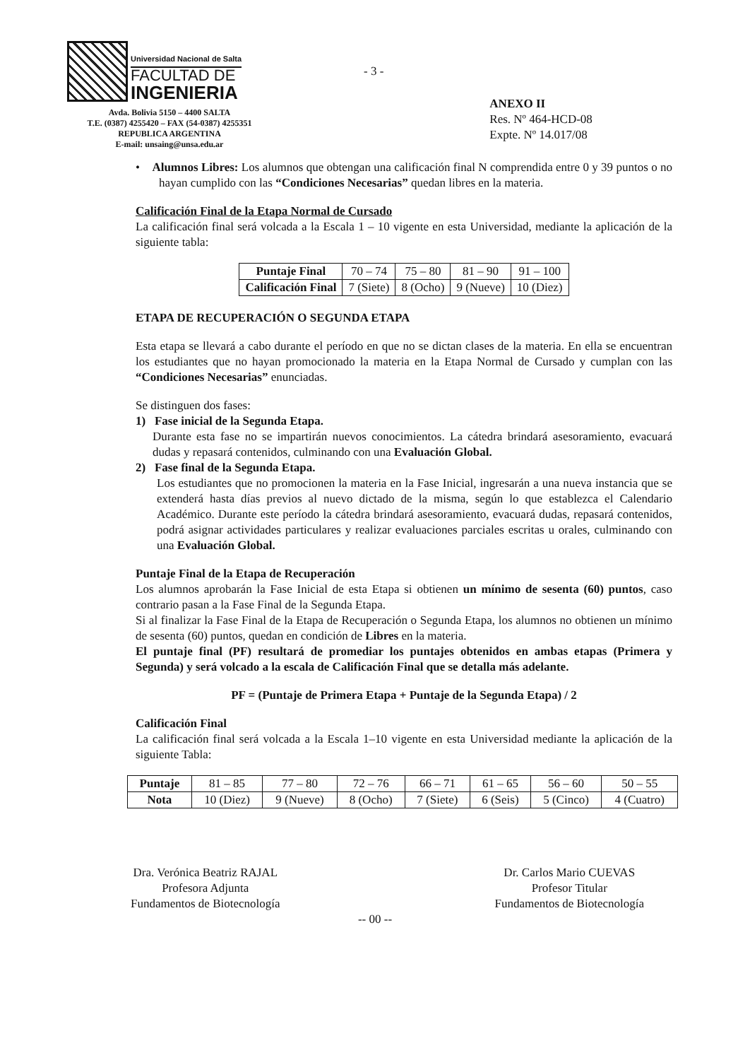Universidad Nacional de Salta
FACULTAD DE
INGENIERIA
Avda. Bolivia 5150 – 4400 SALTA
T.E. (0387) 4255420 – FAX (54-0387) 4255351
REPUBLICA ARGENTINA
E-mail: unsaing@unsa.edu.ar
- 3 -
ANEXO II
Res. Nº 464-HCD-08
Expte. Nº 14.017/08
• Alumnos Libres: Los alumnos que obtengan una calificación final N comprendida entre 0 y 39 puntos o no hayan cumplido con las “Condiciones Necesarias” quedan libres en la materia.
Calificación Final de la Etapa Normal de Cursado
La calificación final será volcada a la Escala 1 – 10 vigente en esta Universidad, mediante la aplicación de la siguiente tabla:
| Puntaje Final | 70 – 74 | 75 – 80 | 81 – 90 | 91 – 100 |
| Calificación Final | 7 (Siete) | 8 (Ocho) | 9 (Nueve) | 10 (Diez) |
ETAPA DE RECUPERACIÓN O SEGUNDA ETAPA
Esta etapa se llevará a cabo durante el período en que no se dictan clases de la materia. En ella se encuentran los estudiantes que no hayan promocionado la materia en la Etapa Normal de Cursado y cumplan con las “Condiciones Necesarias” enunciadas.
Se distinguen dos fases:
1) Fase inicial de la Segunda Etapa.
Durante esta fase no se impartirán nuevos conocimientos. La cátedra brindará asesoramiento, evacuará dudas y repasará contenidos, culminando con una Evaluación Global.
2) Fase final de la Segunda Etapa.
Los estudiantes que no promocionen la materia en la Fase Inicial, ingresarán a una nueva instancia que se extenderá hasta días previos al nuevo dictado de la misma, según lo que establezca el Calendario Académico. Durante este período la cátedra brindará asesoramiento, evacuará dudas, repasará contenidos, podrá asignar actividades particulares y realizar evaluaciones parciales escritas u orales, culminando con una Evaluación Global.
Puntaje Final de la Etapa de Recuperación
Los alumnos aprobarán la Fase Inicial de esta Etapa si obtienen un mínimo de sesenta (60) puntos, caso contrario pasan a la Fase Final de la Segunda Etapa.
Si al finalizar la Fase Final de la Etapa de Recuperación o Segunda Etapa, los alumnos no obtienen un mínimo de sesenta (60) puntos, quedan en condición de Libres en la materia.
El puntaje final (PF) resultará de promediar los puntajes obtenidos en ambas etapas (Primera y Segunda) y será volcado a la escala de Calificación Final que se detalla más adelante.
PF = (Puntaje de Primera Etapa + Puntaje de la Segunda Etapa) / 2
Calificación Final
La calificación final será volcada a la Escala 1–10 vigente en esta Universidad mediante la aplicación de la siguiente Tabla:
| Puntaje | 81 – 85 | 77 – 80 | 72 – 76 | 66 – 71 | 61 – 65 | 56 – 60 | 50 – 55 |
| Nota | 10 (Diez) | 9 (Nueve) | 8 (Ocho) | 7 (Siete) | 6 (Seis) | 5 (Cinco) | 4 (Cuatro) |
Dra. Verónica Beatriz RAJAL
Profesora Adjunta
Fundamentos de Biotecnología
Dr. Carlos Mario CUEVAS
Profesor Titular
Fundamentos de Biotecnología
-- 00 --